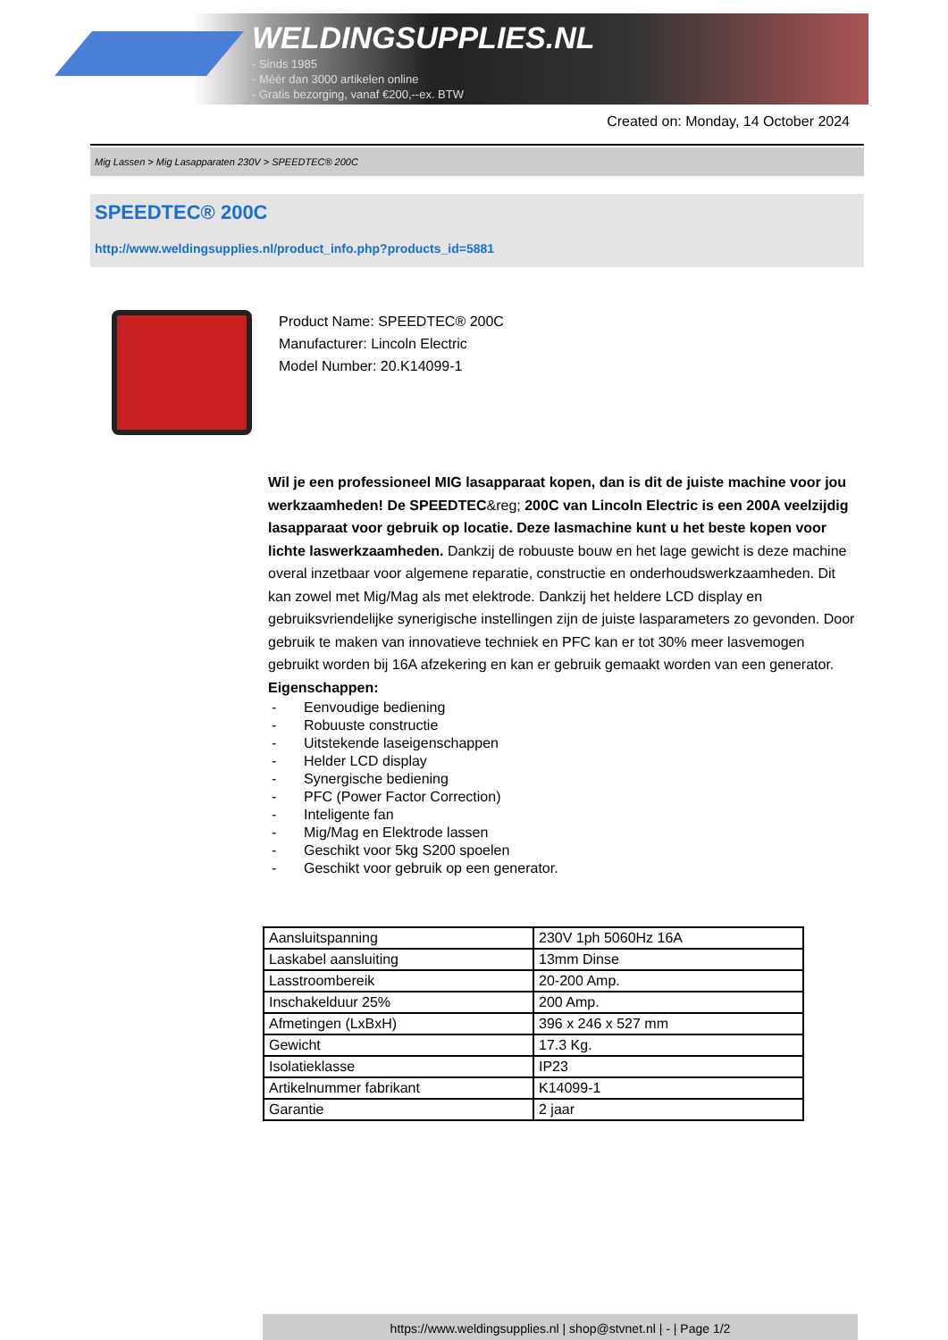WELDINGSUPPLIES.NL
- Sinds 1985
- Méér dan 3000 artikelen online
- Gratis bezorging, vanaf €200,--ex. BTW
Created on: Monday, 14 October 2024
Mig Lassen > Mig Lasapparaten 230V > SPEEDTEC® 200C
SPEEDTEC® 200C
http://www.weldingsupplies.nl/product_info.php?products_id=5881
Product Name: SPEEDTEC® 200C
Manufacturer: Lincoln Electric
Model Number: 20.K14099-1
Wil je een professioneel MIG lasapparaat kopen, dan is dit de juiste machine voor jou werkzaamheden! De SPEEDTEC&reg; 200C van Lincoln Electric is een 200A veelzijdig lasapparaat voor gebruik op locatie. Deze lasmachine kunt u het beste kopen voor lichte laswerkzaamheden. Dankzij de robuuste bouw en het lage gewicht is deze machine overal inzetbaar voor algemene reparatie, constructie en onderhoudswerkzaamheden. Dit kan zowel met Mig/Mag als met elektrode. Dankzij het heldere LCD display en gebruiksvriendelijke synerigische instellingen zijn de juiste lasparameters zo gevonden. Door gebruik te maken van innovatieve techniek en PFC kan er tot 30% meer lasvemogen gebruikt worden bij 16A afzekering en kan er gebruik gemaakt worden van een generator.
Eigenschappen:
- Eenvoudige bediening
- Robuuste constructie
- Uitstekende laseigenschappen
- Helder LCD display
- Synergische bediening
- PFC (Power Factor Correction)
- Inteligente fan
- Mig/Mag en Elektrode lassen
- Geschikt voor 5kg S200 spoelen
- Geschikt voor gebruik op een generator.
| Aansluitspanning | 230V 1ph 5060Hz 16A |
| Laskabel aansluiting | 13mm Dinse |
| Lasstroombereik | 20-200 Amp. |
| Inschakelduur 25% | 200 Amp. |
| Afmetingen (LxBxH) | 396 x 246 x 527 mm |
| Gewicht | 17.3 Kg. |
| Isolatieklasse | IP23 |
| Artikelnummer fabrikant | K14099-1 |
| Garantie | 2 jaar |
https://www.weldingsupplies.nl | shop@stvnet.nl | - | Page 1/2